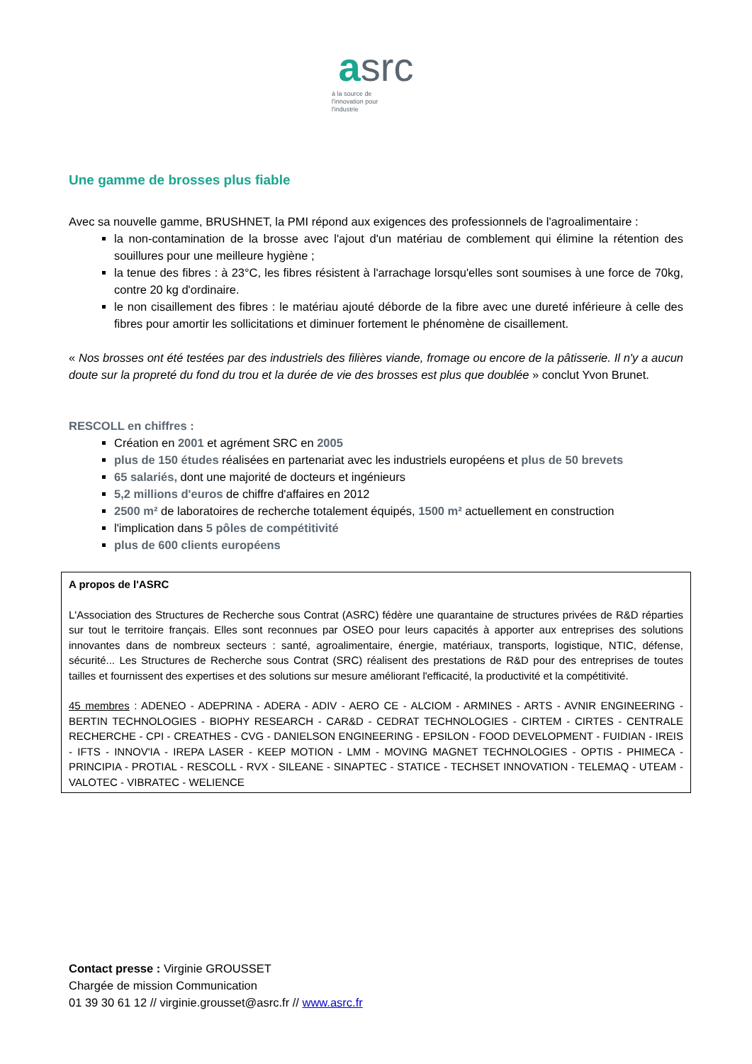asrc
à la source de l'innovation pour l'industrie
Une gamme de brosses plus fiable
Avec sa nouvelle gamme, BRUSHNET, la PMI répond aux exigences des professionnels de l'agroalimentaire :
la non-contamination de la brosse avec l'ajout d'un matériau de comblement qui élimine la rétention des souillures pour une meilleure hygiène ;
la tenue des fibres : à 23°C, les fibres résistent à l'arrachage lorsqu'elles sont soumises à une force de 70kg, contre 20 kg d'ordinaire.
le non cisaillement des fibres : le matériau ajouté déborde de la fibre avec une dureté inférieure à celle des fibres pour amortir les sollicitations et diminuer fortement le phénomène de cisaillement.
« Nos brosses ont été testées par des industriels des filières viande, fromage ou encore de la pâtisserie. Il n'y a aucun doute sur la propreté du fond du trou et la durée de vie des brosses est plus que doublée » conclut Yvon Brunet.
RESCOLL en chiffres :
Création en 2001 et agrément SRC en 2005
plus de 150 études réalisées en partenariat avec les industriels européens et plus de 50 brevets
65 salariés, dont une majorité de docteurs et ingénieurs
5,2 millions d'euros de chiffre d'affaires en 2012
2500 m² de laboratoires de recherche totalement équipés, 1500 m² actuellement en construction
l'implication dans 5 pôles de compétitivité
plus de 600 clients européens
A propos de l'ASRC
L'Association des Structures de Recherche sous Contrat (ASRC) fédère une quarantaine de structures privées de R&D réparties sur tout le territoire français. Elles sont reconnues par OSEO pour leurs capacités à apporter aux entreprises des solutions innovantes dans de nombreux secteurs : santé, agroalimentaire, énergie, matériaux, transports, logistique, NTIC, défense, sécurité... Les Structures de Recherche sous Contrat (SRC) réalisent des prestations de R&D pour des entreprises de toutes tailles et fournissent des expertises et des solutions sur mesure améliorant l'efficacité, la productivité et la compétitivité.
45 membres : ADENEO - ADEPRINA - ADERA - ADIV - AERO CE - ALCIOM - ARMINES - ARTS - AVNIR ENGINEERING - BERTIN TECHNOLOGIES - BIOPHY RESEARCH - CAR&D - CEDRAT TECHNOLOGIES - CIRTEM - CIRTES - CENTRALE RECHERCHE - CPI - CREATHES - CVG - DANIELSON ENGINEERING - EPSILON - FOOD DEVELOPMENT - FUIDIAN - IREIS - IFTS - INNOV'IA - IREPA LASER - KEEP MOTION - LMM - MOVING MAGNET TECHNOLOGIES - OPTIS - PHIMECA - PRINCIPIA - PROTIAL - RESCOLL - RVX - SILEANE - SINAPTEC - STATICE - TECHSET INNOVATION - TELEMAQ - UTEAM - VALOTEC - VIBRATEC - WELIENCE
Contact presse : Virginie GROUSSET
Chargée de mission Communication
01 39 30 61 12 // virginie.grousset@asrc.fr // www.asrc.fr